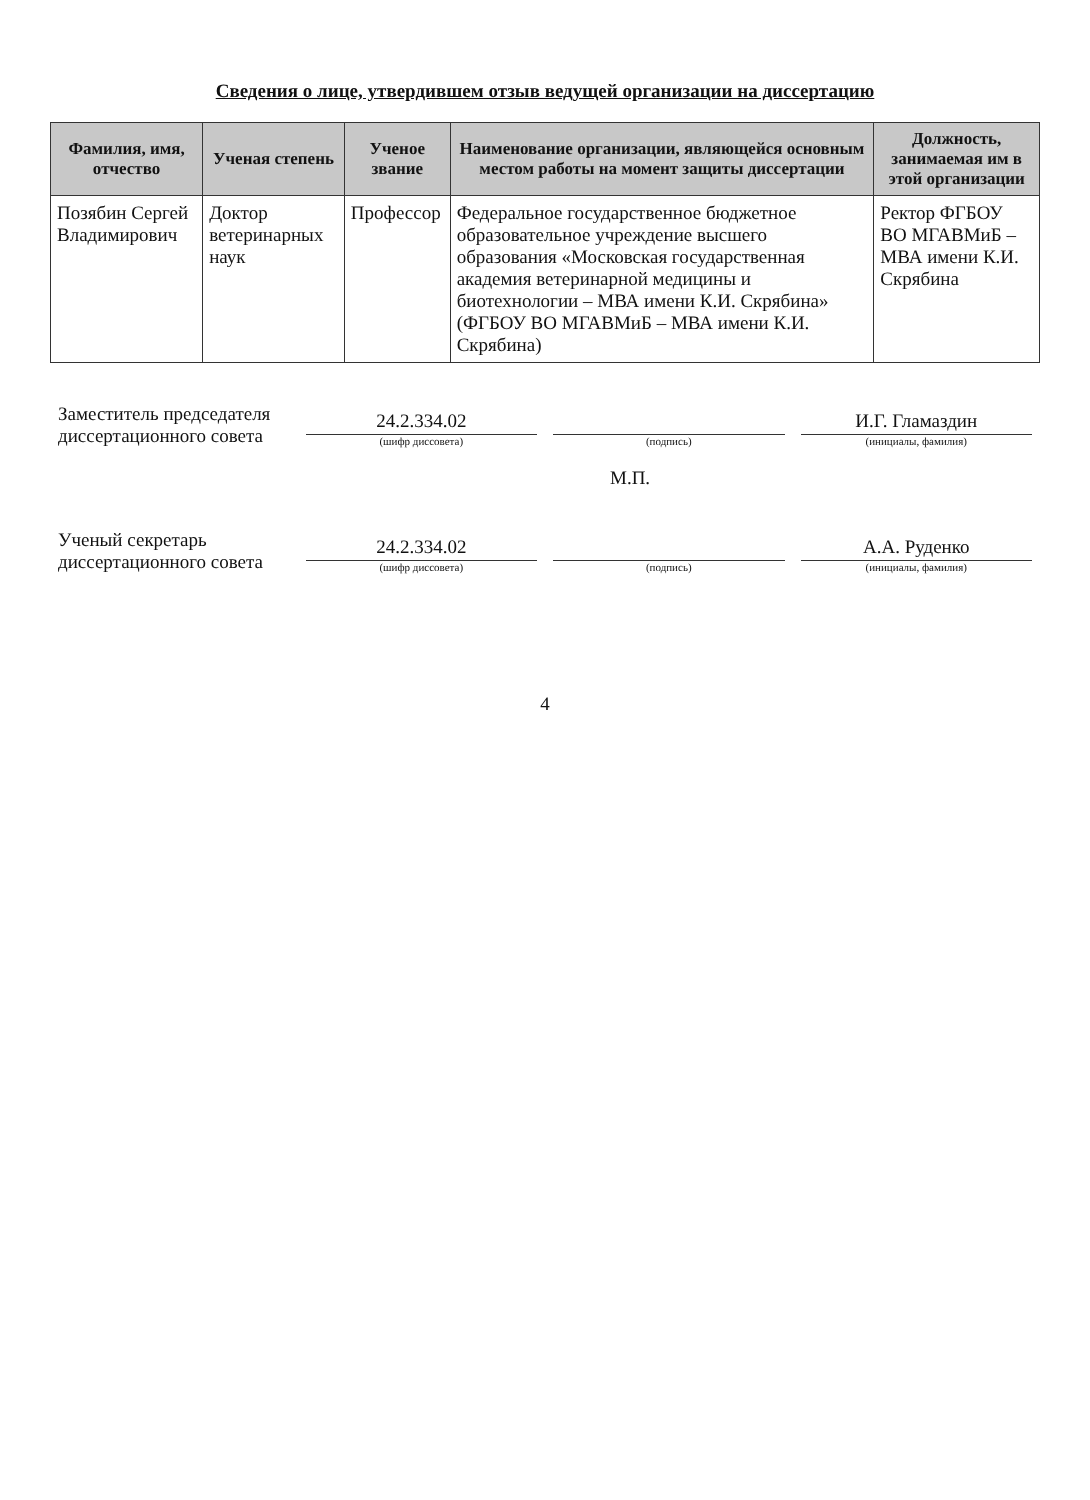Сведения о лице, утвердившем отзыв ведущей организации на диссертацию
| Фамилия, имя, отчество | Ученая степень | Ученое звание | Наименование организации, являющейся основным местом работы на момент защиты диссертации | Должность, занимаемая им в этой организации |
| --- | --- | --- | --- | --- |
| Позябин Сергей Владимирович | Доктор ветеринарных наук | Профессор | Федеральное государственное бюджетное образовательное учреждение высшего образования «Московская государственная академия ветеринарной медицины и биотехнологии – МВА имени К.И. Скрябина» (ФГБОУ ВО МГАВМиБ – МВА имени К.И. Скрябина) | Ректор ФГБОУ ВО МГАВМиБ – МВА имени К.И. Скрябина |
Заместитель председателя диссертационного совета
24.2.334.02
(шифр диссовета)
(подпись)
И.Г. Гламаздин
(инициалы, фамилия)
М.П.
Ученый секретарь диссертационного совета
24.2.334.02
(шифр диссовета)
(подпись)
А.А. Руденко
(инициалы, фамилия)
4